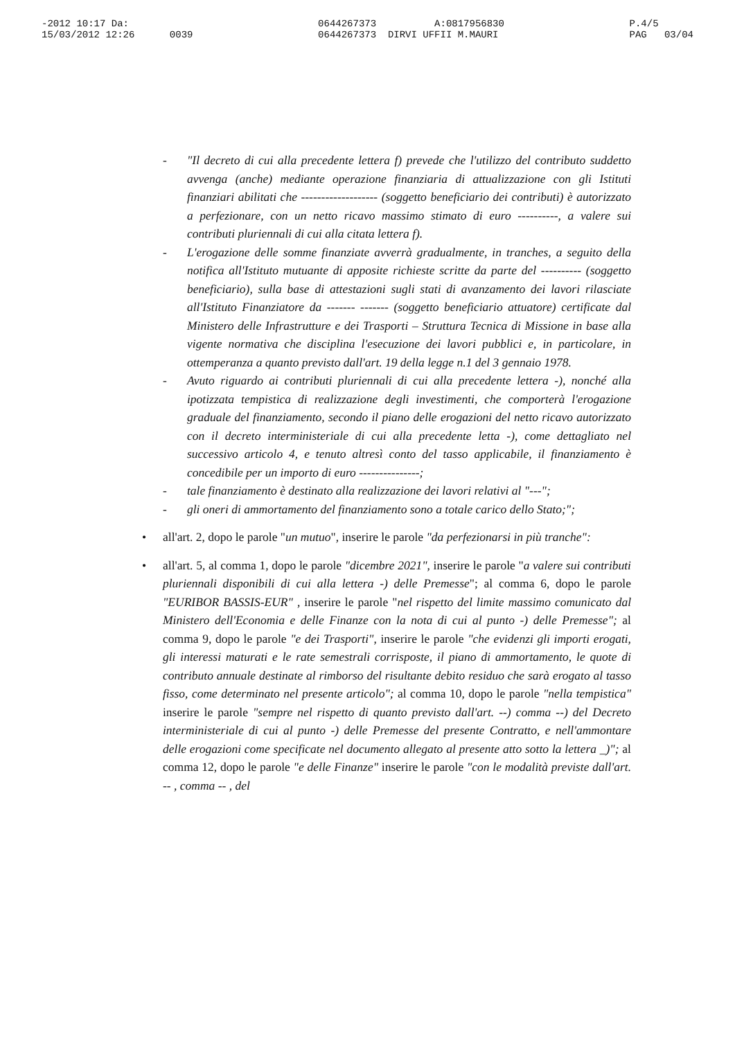-2012 10:17 Da: 15/03/2012 12:26 0039
0644267373 A:0817956830 0644267373 DIRVI UFFII M.MAURI
P.4/5 PAG 03/04
- "Il decreto di cui alla precedente lettera f) prevede che l'utilizzo del contributo suddetto avvenga (anche) mediante operazione finanziaria di attualizzazione con gli Istituti finanziari abilitati che ------------------- (soggetto beneficiario dei contributi) è autorizzato a perfezionare, con un netto ricavo massimo stimato di euro ----------, a valere sui contributi pluriennali di cui alla citata lettera f).
- L'erogazione delle somme finanziate avverrà gradualmente, in tranches, a seguito della notifica all'Istituto mutuante di apposite richieste scritte da parte del ---------- (soggetto beneficiario), sulla base di attestazioni sugli stati di avanzamento dei lavori rilasciate all'Istituto Finanziatore da ------- ------- (soggetto beneficiario attuatore) certificate dal Ministero delle Infrastrutture e dei Trasporti – Struttura Tecnica di Missione in base alla vigente normativa che disciplina l'esecuzione dei lavori pubblici e, in particolare, in ottemperanza a quanto previsto dall'art. 19 della legge n.1 del 3 gennaio 1978.
- Avuto riguardo ai contributi pluriennali di cui alla precedente lettera -), nonché alla ipotizzata tempistica di realizzazione degli investimenti, che comporterà l'erogazione graduale del finanziamento, secondo il piano delle erogazioni del netto ricavo autorizzato con il decreto interministeriale di cui alla precedente letta -), come dettagliato nel successivo articolo 4, e tenuto altresì conto del tasso applicabile, il finanziamento è concedibile per un importo di euro ---------------;
- tale finanziamento è destinato alla realizzazione dei lavori relativi al "---";
- gli oneri di ammortamento del finanziamento sono a totale carico dello Stato;";
• all'art. 2, dopo le parole "un mutuo", inserire le parole "da perfezionarsi in più tranche":
• all'art. 5, al comma 1, dopo le parole "dicembre 2021", inserire le parole "a valere sui contributi pluriennali disponibili di cui alla lettera -) delle Premesse"; al comma 6, dopo le parole "EURIBOR BASSIS-EUR" , inserire le parole "nel rispetto del limite massimo comunicato dal Ministero dell'Economia e delle Finanze con la nota di cui al punto -) delle Premesse"; al comma 9, dopo le parole "e dei Trasporti", inserire le parole "che evidenzi gli importi erogati, gli interessi maturati e le rate semestrali corrisposte, il piano di ammortamento, le quote di contributo annuale destinate al rimborso del risultante debito residuo che sarà erogato al tasso fisso, come determinato nel presente articolo"; al comma 10, dopo le parole "nella tempistica" inserire le parole "sempre nel rispetto di quanto previsto dall'art. --) comma --) del Decreto interministeriale di cui al punto -) delle Premesse del presente Contratto, e nell'ammontare delle erogazioni come specificate nel documento allegato al presente atto sotto la lettera _)"; al comma 12, dopo le parole "e delle Finanze" inserire le parole "con le modalità previste dall'art. -- , comma -- , del